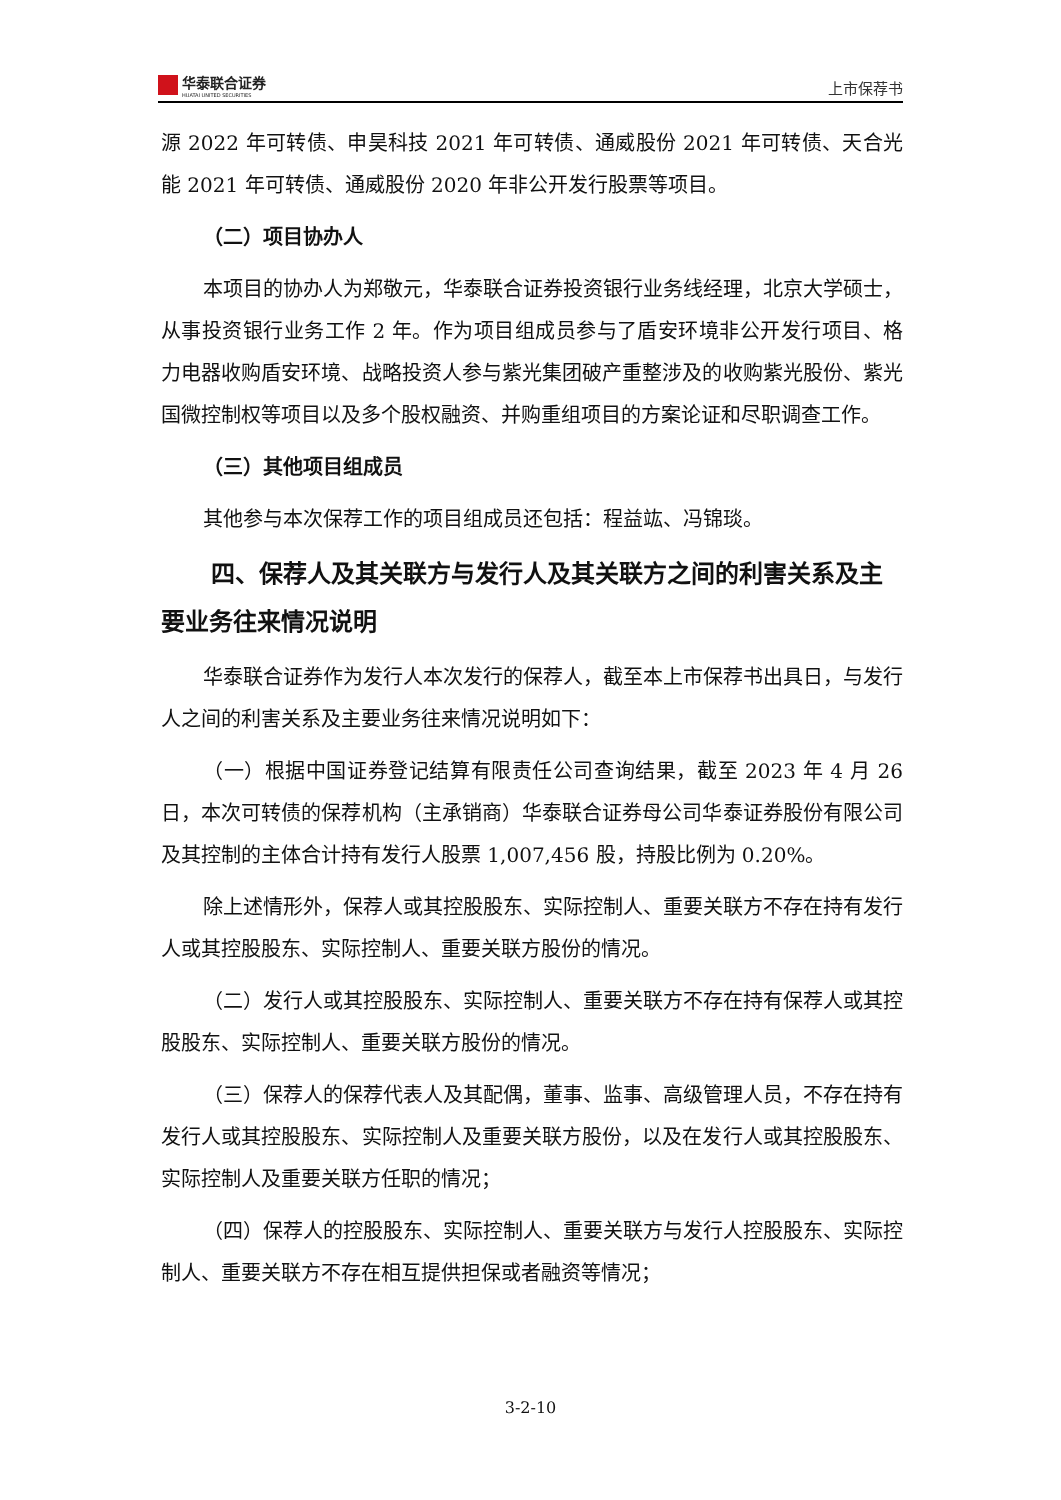华泰联合证券
HUATAI UNITED SECURITIES
上市保荐书
源 2022 年可转债、申昊科技 2021 年可转债、通威股份 2021 年可转债、天合光能 2021 年可转债、通威股份 2020 年非公开发行股票等项目。
（二）项目协办人
本项目的协办人为郑敬元，华泰联合证券投资银行业务线经理，北京大学硕士，从事投资银行业务工作 2 年。作为项目组成员参与了盾安环境非公开发行项目、格力电器收购盾安环境、战略投资人参与紫光集团破产重整涉及的收购紫光股份、紫光国微控制权等项目以及多个股权融资、并购重组项目的方案论证和尽职调查工作。
（三）其他项目组成员
其他参与本次保荐工作的项目组成员还包括：程益竑、冯锦琰。
四、保荐人及其关联方与发行人及其关联方之间的利害关系及主要业务往来情况说明
华泰联合证券作为发行人本次发行的保荐人，截至本上市保荐书出具日，与发行人之间的利害关系及主要业务往来情况说明如下：
（一）根据中国证券登记结算有限责任公司查询结果，截至 2023 年 4 月 26 日，本次可转债的保荐机构（主承销商）华泰联合证券母公司华泰证券股份有限公司及其控制的主体合计持有发行人股票 1,007,456 股，持股比例为 0.20%。
除上述情形外，保荐人或其控股股东、实际控制人、重要关联方不存在持有发行人或其控股股东、实际控制人、重要关联方股份的情况。
（二）发行人或其控股股东、实际控制人、重要关联方不存在持有保荐人或其控股股东、实际控制人、重要关联方股份的情况。
（三）保荐人的保荐代表人及其配偶，董事、监事、高级管理人员，不存在持有发行人或其控股股东、实际控制人及重要关联方股份，以及在发行人或其控股股东、实际控制人及重要关联方任职的情况；
（四）保荐人的控股股东、实际控制人、重要关联方与发行人控股股东、实际控制人、重要关联方不存在相互提供担保或者融资等情况；
3-2-10